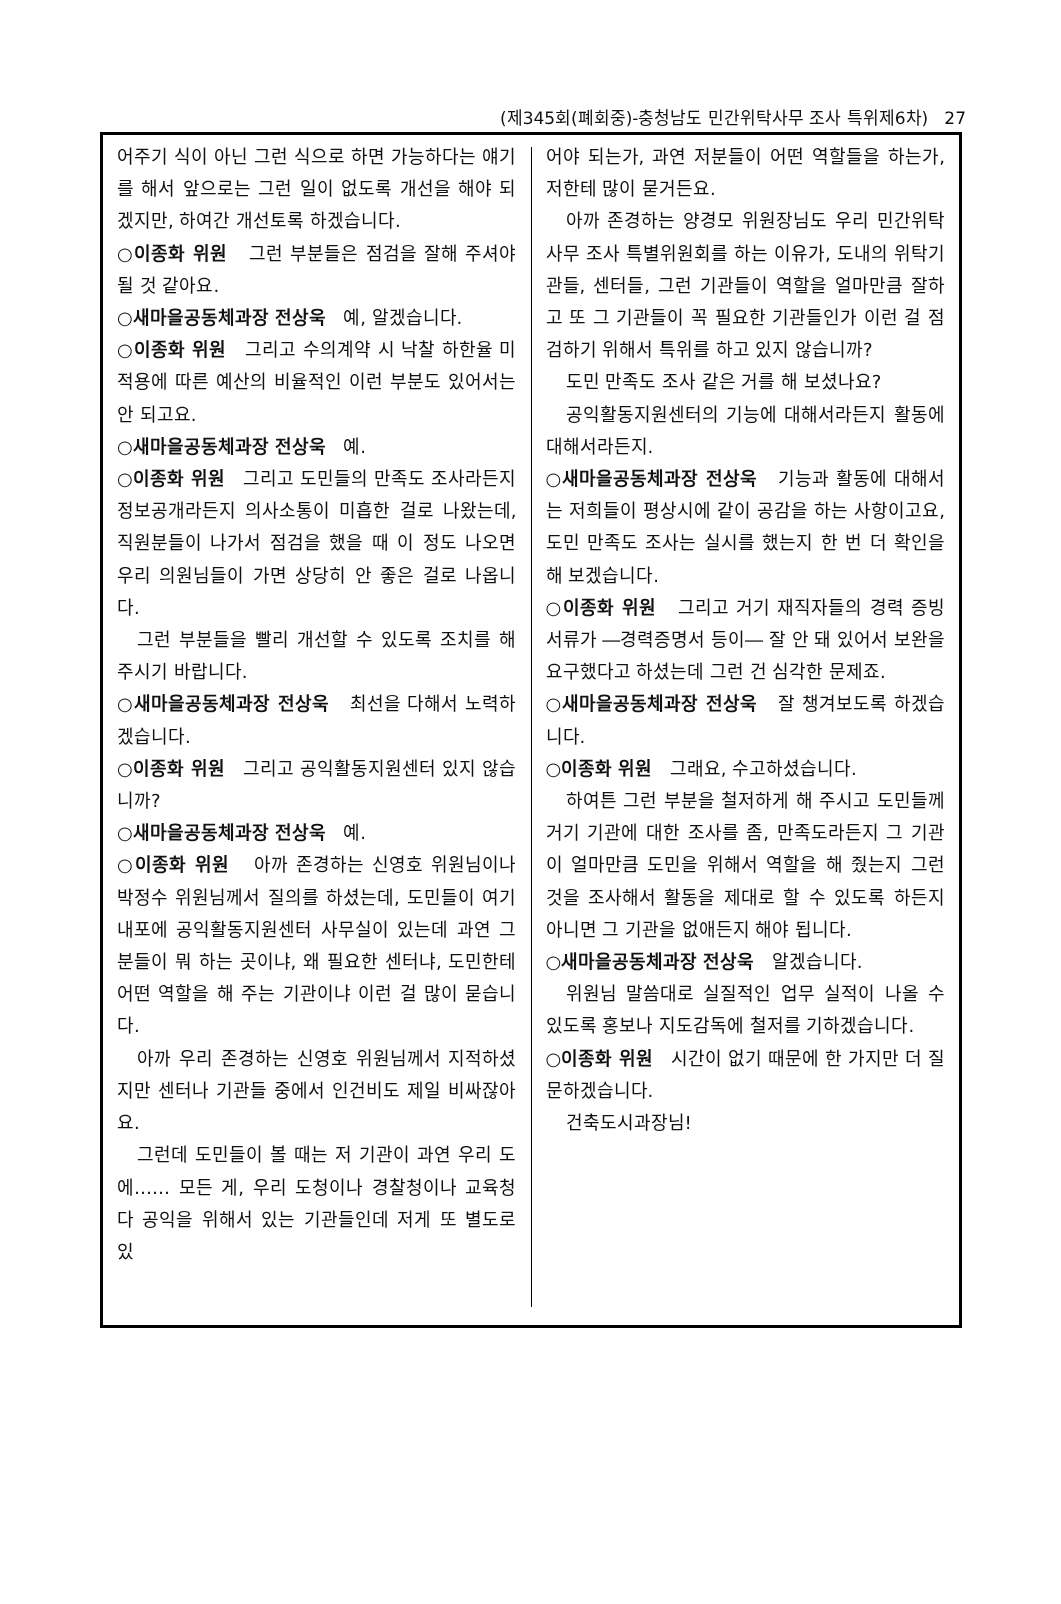(제345회(폐회중)-충청남도 민간위탁사무 조사 특위제6차) 27
어주기 식이 아닌 그런 식으로 하면 가능하다는 얘기를 해서 앞으로는 그런 일이 없도록 개선을 해야 되겠지만, 하여간 개선토록 하겠습니다.
○이종화 위원 그런 부분들은 점검을 잘해 주셔야 될 것 같아요.
○새마을공동체과장 전상욱 예, 알겠습니다.
○이종화 위원 그리고 수의계약 시 낙찰 하한율 미적용에 따른 예산의 비율적인 이런 부분도 있어서는 안 되고요.
○새마을공동체과장 전상욱 예.
○이종화 위원 그리고 도민들의 만족도 조사라든지 정보공개라든지 의사소통이 미흡한 걸로 나왔는데, 직원분들이 나가서 점검을 했을 때 이 정도 나오면 우리 의원님들이 가면 상당히 안 좋은 걸로 나옵니다.
그런 부분들을 빨리 개선할 수 있도록 조치를 해 주시기 바랍니다.
○새마을공동체과장 전상욱 최선을 다해서 노력하겠습니다.
○이종화 위원 그리고 공익활동지원센터 있지 않습니까?
○새마을공동체과장 전상욱 예.
○이종화 위원 아까 존경하는 신영호 위원님이나 박정수 위원님께서 질의를 하셨는데, 도민들이 여기 내포에 공익활동지원센터 사무실이 있는데 과연 그분들이 뭐 하는 곳이냐, 왜 필요한 센터냐, 도민한테 어떤 역할을 해 주는 기관이냐 이런 걸 많이 묻습니다.
아까 우리 존경하는 신영호 위원님께서 지적하셨지만 센터나 기관들 중에서 인건비도 제일 비싸잖아요.
그런데 도민들이 볼 때는 저 기관이 과연 우리 도에…… 모든 게, 우리 도청이나 경찰청이나 교육청 다 공익을 위해서 있는 기관들인데 저게 또 별도로 있
어야 되는가, 과연 저분들이 어떤 역할들을 하는가, 저한테 많이 묻거든요.
아까 존경하는 양경모 위원장님도 우리 민간위탁사무 조사 특별위원회를 하는 이유가, 도내의 위탁기관들, 센터들, 그런 기관들이 역할을 얼마만큼 잘하고 또 그 기관들이 꼭 필요한 기관들인가 이런 걸 점검하기 위해서 특위를 하고 있지 않습니까?
도민 만족도 조사 같은 거를 해 보셨나요?
공익활동지원센터의 기능에 대해서라든지 활동에 대해서라든지.
○새마을공동체과장 전상욱 기능과 활동에 대해서는 저희들이 평상시에 같이 공감을 하는 사항이고요, 도민 만족도 조사는 실시를 했는지 한 번 더 확인을 해 보겠습니다.
○이종화 위원 그리고 거기 재직자들의 경력 증빙 서류가 ―경력증명서 등이― 잘 안 돼 있어서 보완을 요구했다고 하셨는데 그런 건 심각한 문제죠.
○새마을공동체과장 전상욱 잘 챙겨보도록 하겠습니다.
○이종화 위원 그래요, 수고하셨습니다.
하여튼 그런 부분을 철저하게 해 주시고 도민들께 거기 기관에 대한 조사를 좀, 만족도라든지 그 기관이 얼마만큼 도민을 위해서 역할을 해 줬는지 그런 것을 조사해서 활동을 제대로 할 수 있도록 하든지 아니면 그 기관을 없애든지 해야 됩니다.
○새마을공동체과장 전상욱 알겠습니다.
위원님 말씀대로 실질적인 업무 실적이 나올 수 있도록 홍보나 지도감독에 철저를 기하겠습니다.
○이종화 위원 시간이 없기 때문에 한 가지만 더 질문하겠습니다.
건축도시과장님!